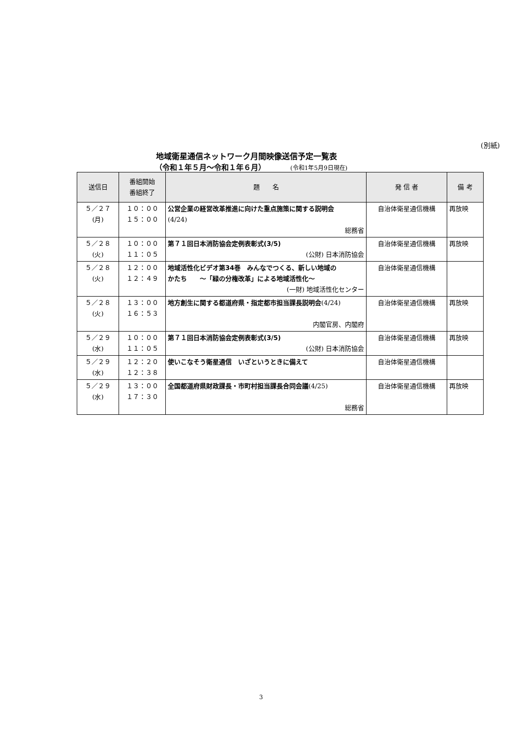(別紙)
地域衛星通信ネットワーク月間映像送信予定一覧表
（令和１年５月～令和１年６月） (令和1年5月9日現在)
| 送信日 | 番組開始 番組終了 | 題 名 | 発 信 者 | 備 考 |
| --- | --- | --- | --- | --- |
| ５／２７ (月) | １０：００ １５：００ | 公営企業の経営改革推進に向けた重点施策に関する説明会 (4/24) 総務省 | 自治体衛星通信機構 | 再放映 |
| ５／２８ (火) | １０：００ １１：０５ | 第７１回日本消防協会定例表彰式(3/5) (公財) 日本消防協会 | 自治体衛星通信機構 | 再放映 |
| ５／２８ (火) | １２：００ １２：４９ | 地域活性化ビデオ第34巻 みんなでつくる、新しい地域の かたち ～「緑の分権改革」による地域活性化～ (一財) 地域活性化センター | 自治体衛星通信機構 | |
| ５／２８ (火) | １３：００ １６：５３ | 地方創生に関する都道府県・指定都市担当課長説明会 (4/24) 内閣官房、内閣府 | 自治体衛星通信機構 | 再放映 |
| ５／２９ (水) | １０：００ １１：０５ | 第７１回日本消防協会定例表彰式(3/5) (公財) 日本消防協会 | 自治体衛星通信機構 | 再放映 |
| ５／２９ (水) | １２：２０ １２：３８ | 使いこなそう衛星通信 いざというときに備えて | 自治体衛星通信機構 | |
| ５／２９ (水) | １３：００ １７：３０ | 全国都道府県財政課長・市町村担当課長合同会議 (4/25) 総務省 | 自治体衛星通信機構 | 再放映 |
3